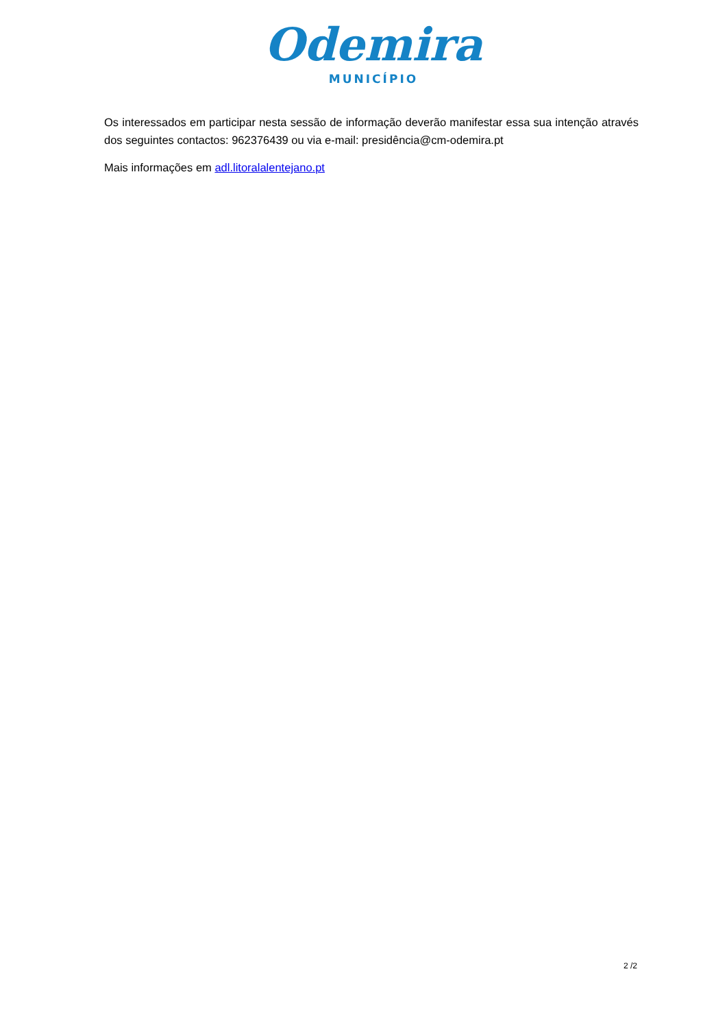Odemira
MUNICÍPIO
Os interessados em participar nesta sessão de informação deverão manifestar essa sua intenção através dos seguintes contactos: 962376439 ou via e-mail: presidência@cm-odemira.pt
Mais informações em adl.litoralalentejano.pt
2 /2